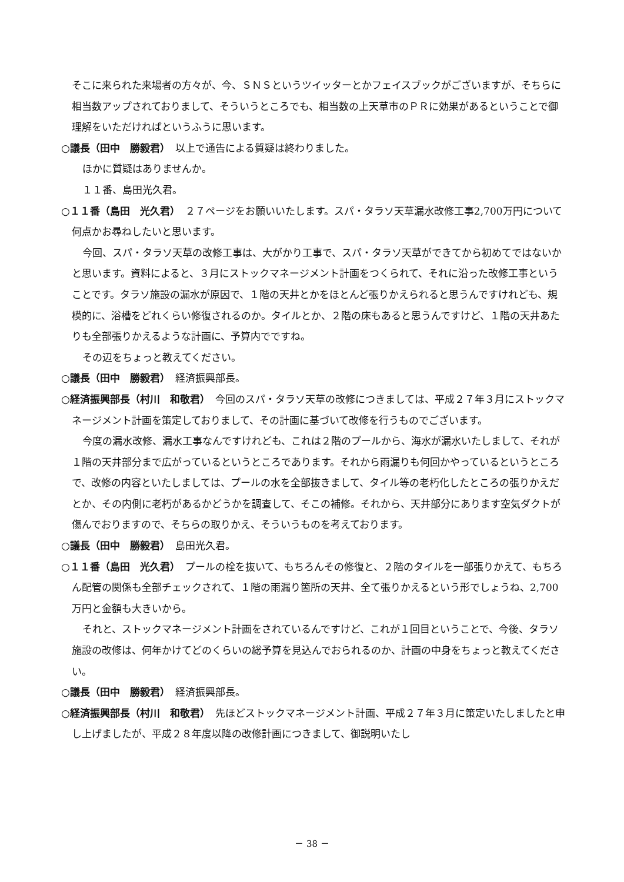そこに来られた来場者の方々が、今、ＳＮＳというツイッターとかフェイスブックがございますが、そちらに相当数アップされておりまして、そういうところでも、相当数の上天草市のＰＲに効果があるということで御理解をいただければというふうに思います。
○議長（田中　勝毅君）　以上で通告による質疑は終わりました。
ほかに質疑はありませんか。
１１番、島田光久君。
○１１番（島田　光久君）　２７ページをお願いいたします。スパ・タラソ天草漏水改修工事2,700万円について何点かお尋ねしたいと思います。
今回、スパ・タラソ天草の改修工事は、大がかり工事で、スパ・タラソ天草ができてから初めてではないかと思います。資料によると、３月にストックマネージメント計画をつくられて、それに沿った改修工事ということです。タラソ施設の漏水が原因で、１階の天井とかをほとんど張りかえられると思うんですけれども、規模的に、浴槽をどれくらい修復されるのか。タイルとか、２階の床もあると思うんですけど、１階の天井あたりも全部張りかえるような計画に、予算内でですね。
その辺をちょっと教えてください。
○議長（田中　勝毅君）　経済振興部長。
○経済振興部長（村川　和敬君）　今回のスパ・タラソ天草の改修につきましては、平成２７年３月にストックマネージメント計画を策定しておりまして、その計画に基づいて改修を行うものでございます。
今度の漏水改修、漏水工事なんですけれども、これは２階のプールから、海水が漏水いたしまして、それが１階の天井部分まで広がっているというところであります。それから雨漏りも何回かやっているというところで、改修の内容といたしましては、プールの水を全部抜きまして、タイル等の老朽化したところの張りかえだとか、その内側に老朽があるかどうかを調査して、そこの補修。それから、天井部分にあります空気ダクトが傷んでおりますので、そちらの取りかえ、そういうものを考えております。
○議長（田中　勝毅君）　島田光久君。
○１１番（島田　光久君）　プールの栓を抜いて、もちろんその修復と、２階のタイルを一部張りかえて、もちろん配管の関係も全部チェックされて、１階の雨漏り箇所の天井、全て張りかえるという形でしょうね、2,700万円と金額も大きいから。
それと、ストックマネージメント計画をされているんですけど、これが１回目ということで、今後、タラソ施設の改修は、何年かけてどのくらいの総予算を見込んでおられるのか、計画の中身をちょっと教えてください。
○議長（田中　勝毅君）　経済振興部長。
○経済振興部長（村川　和敬君）　先ほどストックマネージメント計画、平成２７年３月に策定いたしましたと申し上げましたが、平成２８年度以降の改修計画につきまして、御説明いたし
－ 38 －